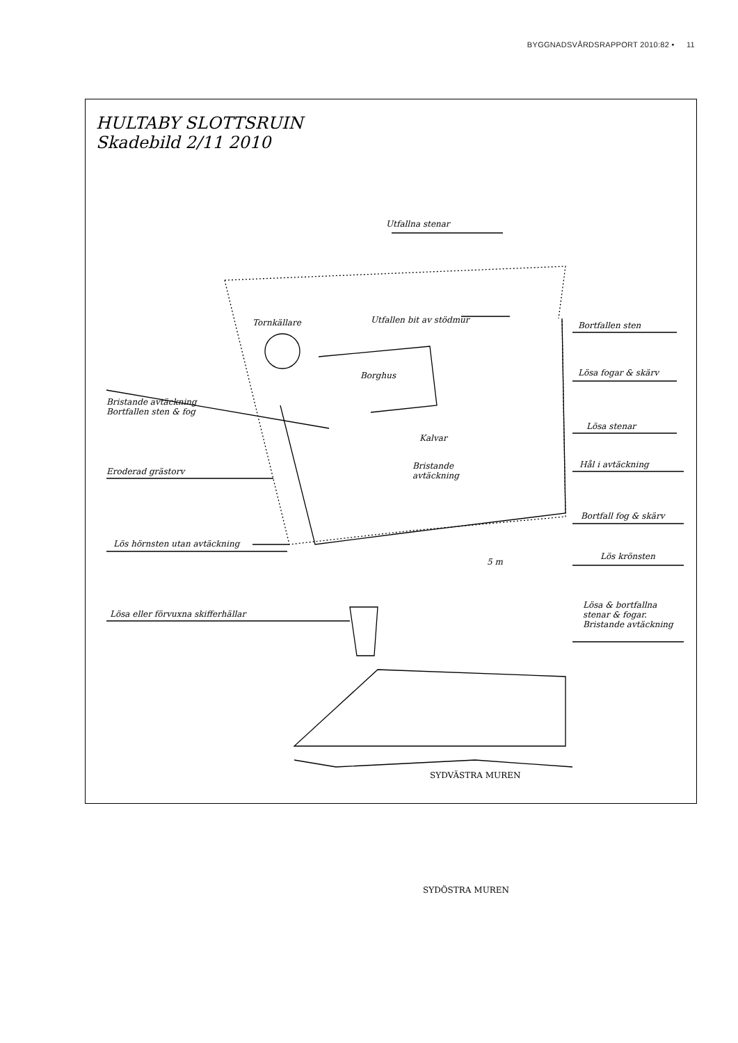BYGGNADSVÅRDSRAPPORT 2010:82 • 11
HULTABY SLOTTSRUIN
Skadebild 2/11 2010
Utfallna stenar
Tornkällare Utfallen bit av stödmur
Bortfallen sten
Borghus Lösa fogar & skärv
Bristande avtäckning
Bortfallen sten & fog
Kalvar
Lösa stenar
Bristande
avtäckning
Hål i avtäckning
Eroderad grästorv
Bortfall fog & skärv
Lös hörnsten utan avtäckning
5 m
Lös krönsten
Lösa eller förvuxna skifferhällar
Lösa & bortfallna
stenar & fogar.
Bristande avtäckning
SYDVÄSTRA MUREN
SYDÖSTRA MUREN